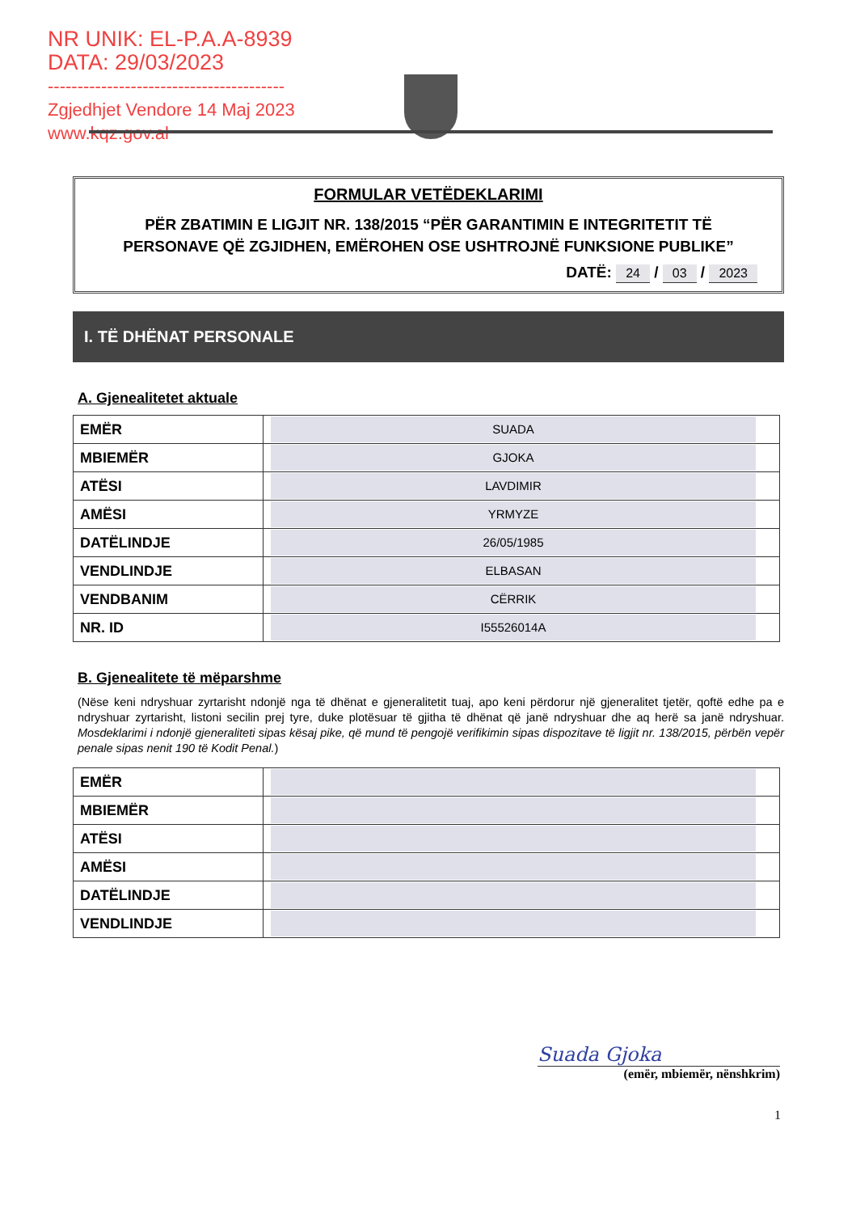NR UNIK: EL-P.A.A-8939
DATA: 29/03/2023
----------------------------------------
Zgjedhjet Vendore 14 Maj 2023
www.kqz.gov.al
FORMULAR VETËDEKLARIMI
PËR ZBATIMIN E LIGJIT NR. 138/2015 “PËR GARANTIMIN E INTEGRITETIT TË PERSONAVE QË ZGJIDHEN, EMËROHEN OSE USHTROJNË FUNKSIONE PUBLIKE”
DATË: 24 / 03 / 2023
I. TË DHËNAT PERSONALE
A. Gjenealitetet aktuale
| EMËR | SUADA |
| MBIEMËR | GJOKA |
| ATËSI | LAVDIMIR |
| AMËSI | YRMYZE |
| DATËLINDJE | 26/05/1985 |
| VENDLINDJE | ELBASAN |
| VENDBANIM | CËRRIK |
| NR. ID | I55526014A |
B. Gjenealitete të mëparshme
(Nëse keni ndryshuar zyrtarisht ndonjë nga të dhënat e gjeneralitetit tuaj, apo keni përdorur një gjeneralitet tjetër, qoftë edhe pa e ndryshuar zyrtarisht, listoni secilin prej tyre, duke plotësuar të gjitha të dhënat që janë ndryshuar dhe aq herë sa janë ndryshuar. Mosdeklarimi i ndonjë gjeneraliteti sipas kësaj pike, që mund të pengojë verifikimin sipas dispozitave të ligjit nr. 138/2015, përbën vepër penale sipas nenit 190 të Kodit Penal.)
| EMËR | |
| MBIEMËR | |
| ATËSI | |
| AMËSI | |
| DATËLINDJE | |
| VENDLINDJE | |
Suada Gjoka
(emër, mbiemër, nënshkrim)
1